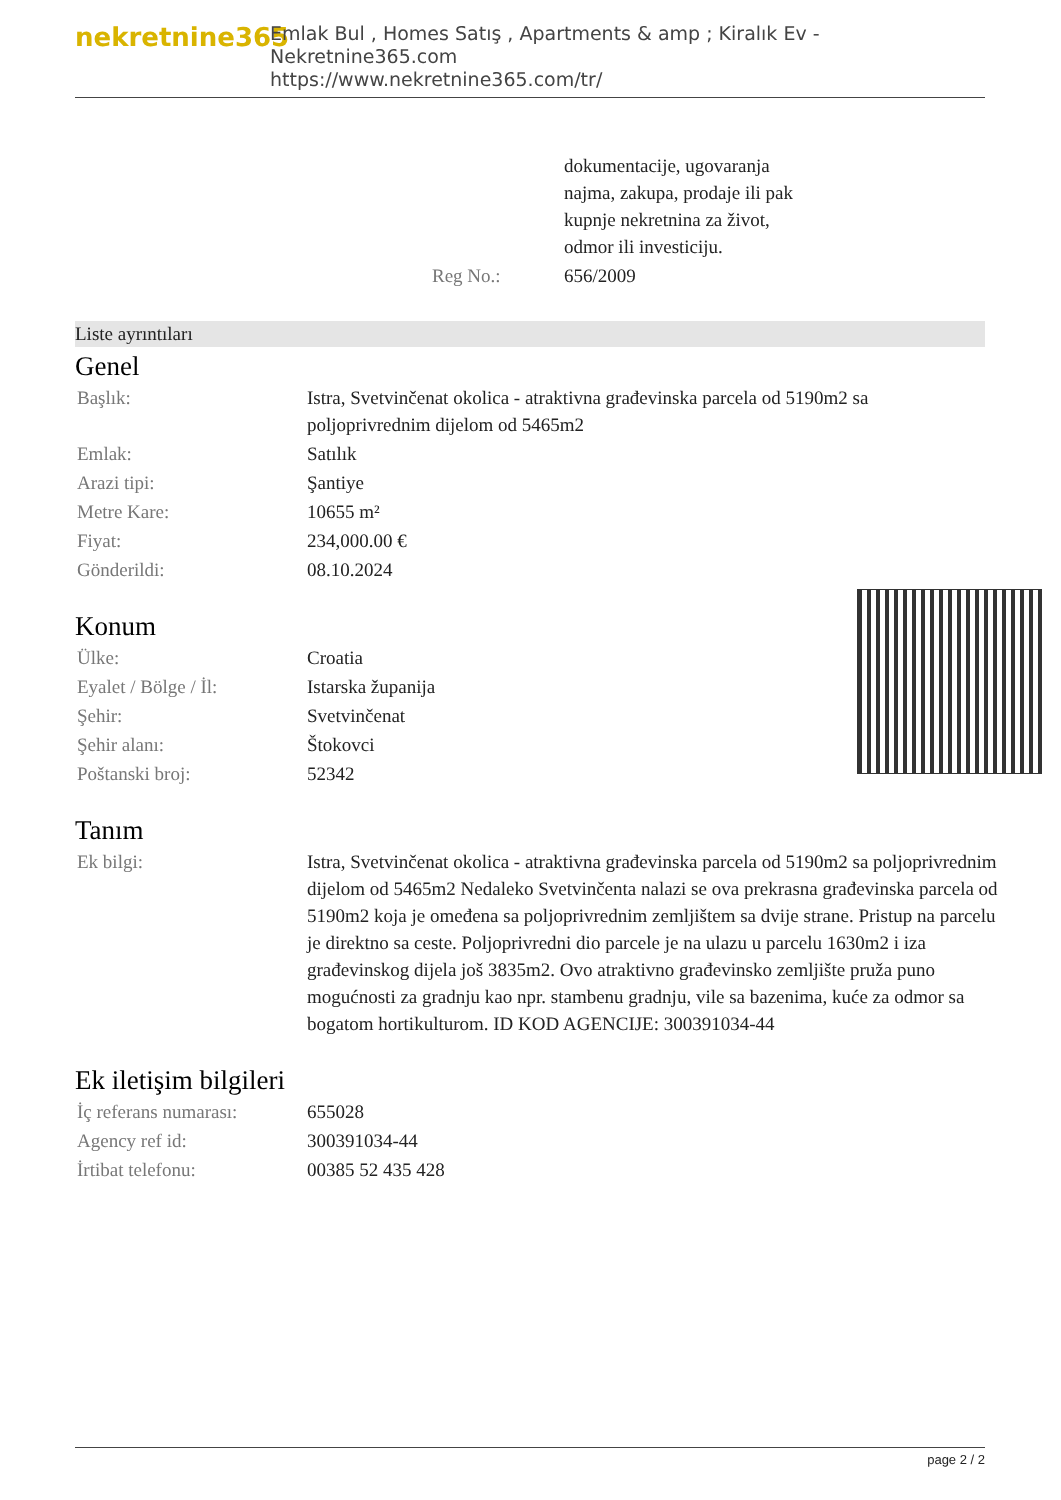nekretnine365
Emlak Bul , Homes Satış , Apartments & amp ; Kiralık Ev - Nekretnine365.com
https://www.nekretnine365.com/tr/
| | dokumentacije, ugovaranja najma, zakupa, prodaje ili pak kupnje nekretnina za život, odmor ili investiciju. |
| Reg No.: | 656/2009 |
Liste ayrıntıları
Genel
| Başlık: | Istra, Svetvinčenat okolica - atraktivna građevinska parcela od 5190m2 sa poljoprivrednim dijelom od 5465m2 |
| Emlak: | Satılık |
| Arazi tipi: | Şantiye |
| Metre Kare: | 10655 m² |
| Fiyat: | 234,000.00 € |
| Gönderildi: | 08.10.2024 |
Konum
| Ülke: | Croatia |
| Eyalet / Bölge / İl: | Istarska županija |
| Şehir: | Svetvinčenat |
| Şehir alanı: | Štokovci |
| Poštanski broj: | 52342 |
Tanım
| Ek bilgi: | Istra, Svetvinčenat okolica - atraktivna građevinska parcela od 5190m2 sa poljoprivrednim dijelom od 5465m2 Nedaleko Svetvinčenta nalazi se ova prekrasna građevinska parcela od 5190m2 koja je omeđena sa poljoprivrednim zemljištem sa dvije strane. Pristup na parcelu je direktno sa ceste. Poljoprivredni dio parcele je na ulazu u parcelu 1630m2 i iza građevinskog dijela još 3835m2. Ovo atraktivno građevinsko zemljište pruža puno mogućnosti za gradnju kao npr. stambenu gradnju, vile sa bazenima, kuće za odmor sa bogatom hortikulturom. ID KOD AGENCIJE: 300391034-44 |
Ek iletişim bilgileri
| İç referans numarası: | 655028 |
| Agency ref id: | 300391034-44 |
| İrtibat telefonu: | 00385 52 435 428 |
page 2 / 2